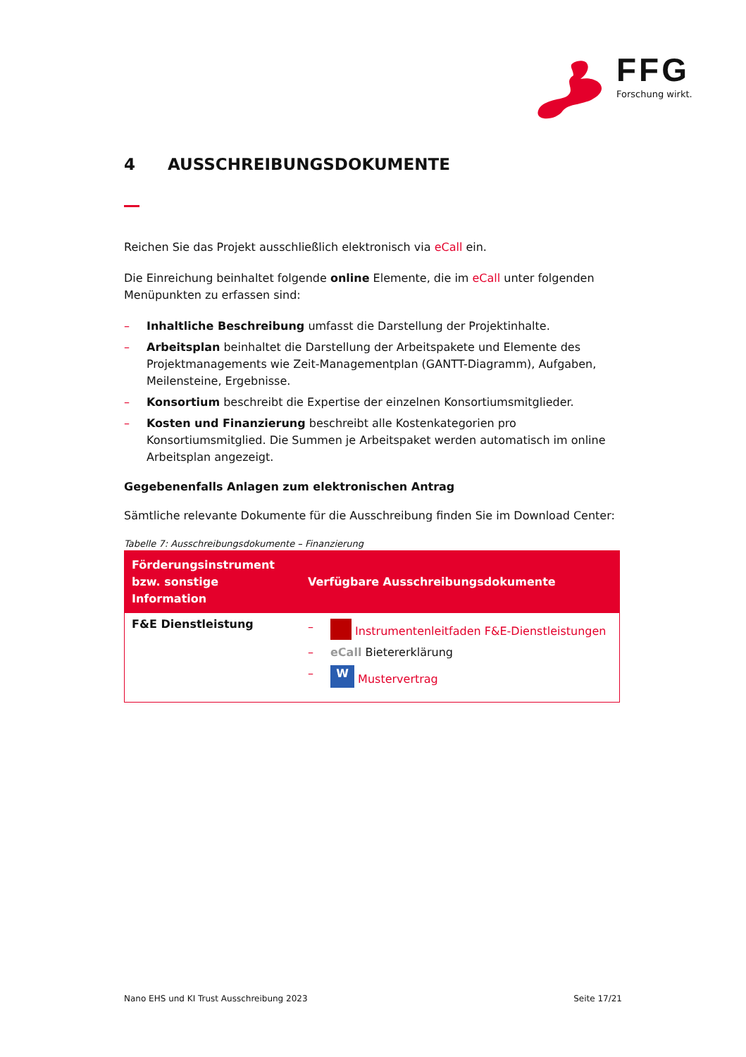FFG
Forschung wirkt.
4 AUSSCHREIBUNGSDOKUMENTE
Reichen Sie das Projekt ausschließlich elektronisch via eCall ein.
Die Einreichung beinhaltet folgende online Elemente, die im eCall unter folgenden Menüpunkten zu erfassen sind:
– Inhaltliche Beschreibung umfasst die Darstellung der Projektinhalte.
– Arbeitsplan beinhaltet die Darstellung der Arbeitspakete und Elemente des Projektmanagements wie Zeit-Managementplan (GANTT-Diagramm), Aufgaben, Meilensteine, Ergebnisse.
– Konsortium beschreibt die Expertise der einzelnen Konsortiumsmitglieder.
– Kosten und Finanzierung beschreibt alle Kostenkategorien pro Konsortiumsmitglied. Die Summen je Arbeitspaket werden automatisch im online Arbeitsplan angezeigt.
Gegebenenfalls Anlagen zum elektronischen Antrag
Sämtliche relevante Dokumente für die Ausschreibung finden Sie im Download Center:
Tabelle 7: Ausschreibungsdokumente – Finanzierung
| Förderungsinstrument bzw. sonstige Information | Verfügbare Ausschreibungsdokumente |
| --- | --- |
| F&E Dienstleistung | – Instrumentenleitfaden F&E-Dienstleistungen – eCall Bietererklärung – W Mustervertrag |
Nano EHS und KI Trust Ausschreibung 2023 Seite 17/21